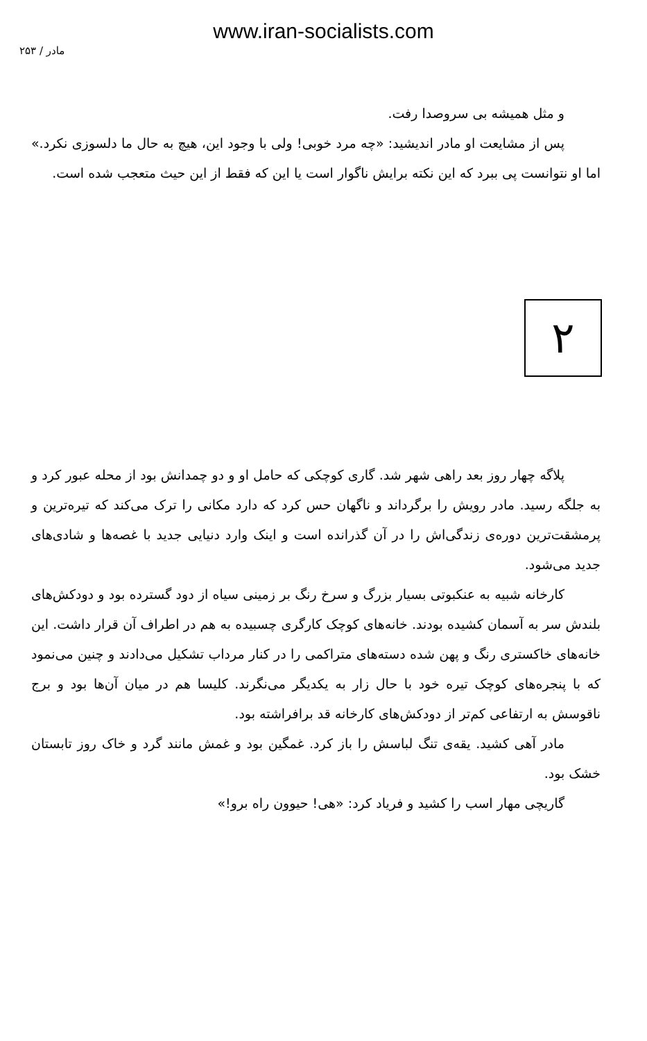www.iran-socialists.com
مادر / ۲۵۳
و مثل همیشه بی سروصدا رفت.
پس از مشایعت او مادر اندیشید: «چه مرد خوبی! ولی با وجود این، هیچ به حال ما دلسوزی نکرد.» اما او نتوانست پی ببرد که این نکته برایش ناگوار است یا این که فقط از این حیث متعجب شده است.
۲
پلاگه چهار روز بعد راهی شهر شد. گاری کوچکی که حامل او و دو چمدانش بود از محله عبور کرد و به جلگه رسید. مادر رویش را برگرداند و ناگهان حس کرد که دارد مکانی را ترک می‌کند که تیره‌ترین و پرمشقت‌ترین دوره‌ی زندگی‌اش را در آن گذرانده است و اینک وارد دنیایی جدید با غصه‌ها و شادی‌های جدید می‌شود.
کارخانه شبیه به عنکبوتی بسیار بزرگ و سرخ رنگ بر زمینی سیاه از دود گسترده بود و دودکش‌های بلندش سر به آسمان کشیده بودند. خانه‌های کوچک کارگری چسبیده به هم در اطراف آن قرار داشت. این خانه‌های خاکستری رنگ و پهن شده دسته‌های متراکمی را در کنار مرداب تشکیل می‌دادند و چنین می‌نمود که با پنجره‌های کوچک تیره خود با حال زار به یکدیگر می‌نگرند. کلیسا هم در میان آن‌ها بود و برج ناقوسش به ارتفاعی کم‌تر از دودکش‌های کارخانه قد برافراشته بود.
مادر آهی کشید. یقه‌ی تنگ لباسش را باز کرد. غمگین بود و غمش مانند گرد و خاک روز تابستان خشک بود.
گاریچی مهار اسب را کشید و فریاد کرد: «هی! حیوون راه برو!»